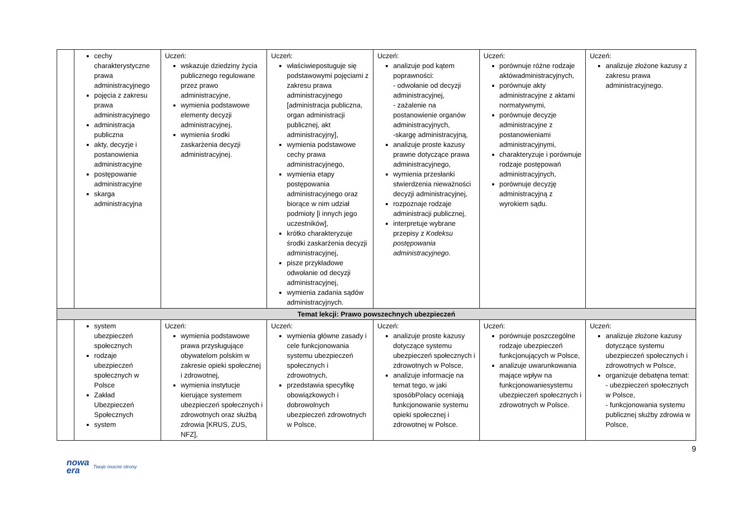| | cechy charakterystyczne prawa administracyjnego pojęcia z zakresu prawa administracyjnego administracja publiczna akty, decyzje i postanowienia administracyjne postępowanie administracyjne skarga administracyjna | Uczeń: wskazuje dziedziny życia publicznego regulowane przez prawo administracyjne, wymienia podstawowe elementy decyzji administracyjnej, wymienia środki zaskarżenia decyzji administracyjnej. | Uczeń: właściwiepostuguje się podstawowymi pojęciami z zakresu prawa administracyjnego [administracja publiczna, organ administracji publicznej, akt administracyjny], wymienia podstawowe cechy prawa administracyjnego, wymienia etapy postępowania administracyjnego oraz biorące w nim udział podmioty [i innych jego uczestników], krótko charakteryzuje środki zaskarżenia decyzji administracyjnej, pisze przykładowe odwołanie od decyzji administracyjnej, wymienia zadania sądów administracyjnych. | Uczeń: analizuje pod kątem poprawności: - odwołanie od decyzji administracyjnej, - zażalenie na postanowienie organów administracyjnych, -skargę administracyjną, analizuje proste kazusy prawne dotyczące prawa administracyjnego, wymienia przesłanki stwierdzenia nieważności decyzji administracyjnej, rozpoznaje rodzaje administracji publicznej, interpretuje wybrane przepisy z Kodeksu postępowania administracyjnego . | Uczeń: porównuje różne rodzaje aktówadministracyjnych, porównuje akty administracyjne z aktami normatywnymi, porównuje decyzje administracyjne z postanowieniami administracyjnymi, charakteryzuje i porównuje rodzaje postępowań administracyjnych, porównuje decyzję administracyjną z wyrokiem sądu. | Uczeń: analizuje złożone kazusy z zakresu prawa administracyjnego. |
| Temat lekcji: Prawo powszechnych ubezpieczeń | | | | | | |
| | system ubezpieczeń społecznych rodzaje ubezpieczeń społecznych w Polsce Zakład Ubezpieczeń Społecznych system | Uczeń: wymienia podstawowe prawa przysługujące obywatelom polskim w zakresie opieki społecznej i zdrowotnej, wymienia instytucje kierujące systemem ubezpieczeń społecznych i zdrowotnych oraz służbą zdrowia [KRUS, ZUS, NFZ], | Uczeń: wymienia główne zasady i cele funkcjonowania systemu ubezpieczeń społecznych i zdrowotnych, przedstawia specyfikę obowiązkowych i dobrowolnych ubezpieczeń zdrowotnych w Polsce, | Uczeń: analizuje proste kazusy dotyczące systemu ubezpieczeń społecznych i zdrowotnych w Polsce, analizuje informacje na temat tego, w jaki sposóbPolacy oceniają funkcjonowanie systemu opieki społecznej i zdrowotnej w Polsce. | Uczeń: porównuje poszczególne rodzaje ubezpieczeń funkcjonujących w Polsce, analizuje uwarunkowania mające wpływ na funkcjonowaniesystemu ubezpieczeń społecznych i zdrowotnych w Polsce. | Uczeń: analizuje złożone kazusy dotyczące systemu ubezpieczeń społecznych i zdrowotnych w Polsce, organizuje debatęna temat: - ubezpieczeń społecznych w Polsce, - funkcjonowania systemu publicznej służby zdrowia w Polsce, |
9
nowa
era Twoje mocne strony